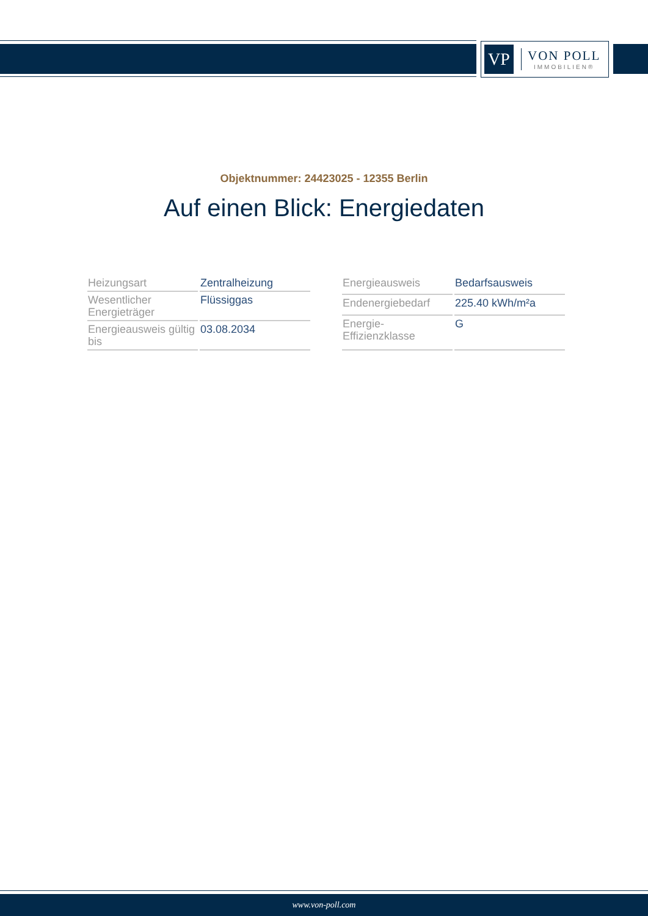VP
VON POLL
IMMOBILIEN®
Objektnummer: 24423025 - 12355 Berlin
Auf einen Blick: Energiedaten
| Heizungsart | Zentralheizung |
| Wesentlicher Energieträger | Flüssiggas |
| Energieausweis gültig bis | 03.08.2034 |
| Energieausweis | Bedarfsausweis |
| Endenergiebedarf | 225.40 kWh/m²a |
| Energie-Effizienzklasse | G |
www.von-poll.com